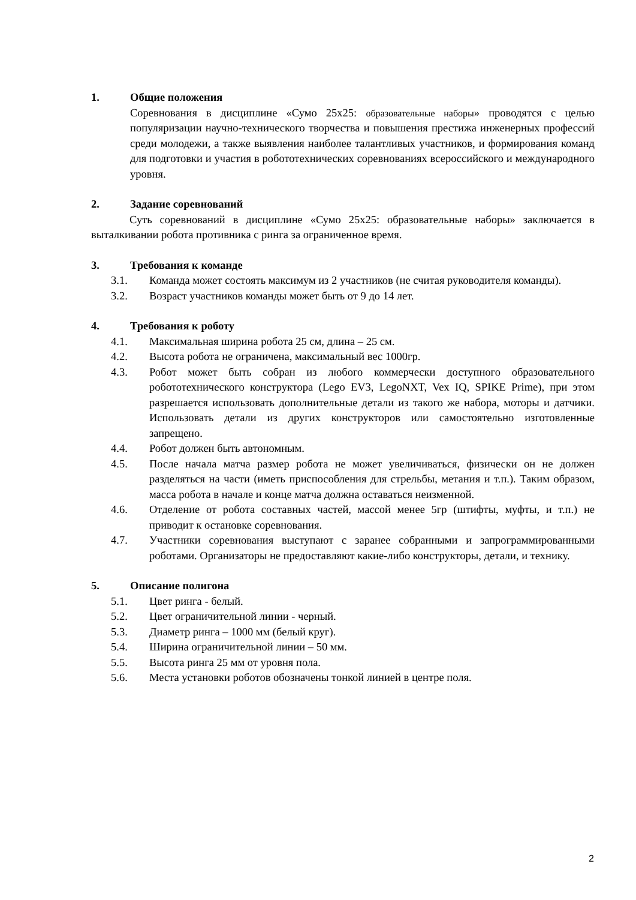1. Общие положения
Соревнования в дисциплине «Сумо 25x25: образовательные наборы» проводятся с целью популяризации научно-технического творчества и повышения престижа инженерных профессий среди молодежи, а также выявления наиболее талантливых участников, и формирования команд для подготовки и участия в робототехнических соревнованиях всероссийского и международного уровня.
2. Задание соревнований
Суть соревнований в дисциплине «Сумо 25x25: образовательные наборы» заключается в выталкивании робота противника с ринга за ограниченное время.
3. Требования к команде
3.1. Команда может состоять максимум из 2 участников (не считая руководителя команды).
3.2. Возраст участников команды может быть от 9 до 14 лет.
4. Требования к роботу
4.1. Максимальная ширина робота 25 см, длина – 25 см.
4.2. Высота робота не ограничена, максимальный вес 1000гр.
4.3. Робот может быть собран из любого коммерчески доступного образовательного робототехнического конструктора (Lego EV3, LegoNXT, Vex IQ, SPIKE Prime), при этом разрешается использовать дополнительные детали из такого же набора, моторы и датчики. Использовать детали из других конструкторов или самостоятельно изготовленные запрещено.
4.4. Робот должен быть автономным.
4.5. После начала матча размер робота не может увеличиваться, физически он не должен разделяться на части (иметь приспособления для стрельбы, метания и т.п.). Таким образом, масса робота в начале и конце матча должна оставаться неизменной.
4.6. Отделение от робота составных частей, массой менее 5гр (штифты, муфты, и т.п.) не приводит к остановке соревнования.
4.7. Участники соревнования выступают с заранее собранными и запрограммированными роботами. Организаторы не предоставляют какие-либо конструкторы, детали, и технику.
5. Описание полигона
5.1. Цвет ринга - белый.
5.2. Цвет ограничительной линии - черный.
5.3. Диаметр ринга – 1000 мм (белый круг).
5.4. Ширина ограничительной линии – 50 мм.
5.5. Высота ринга 25 мм от уровня пола.
5.6. Места установки роботов обозначены тонкой линией в центре поля.
2